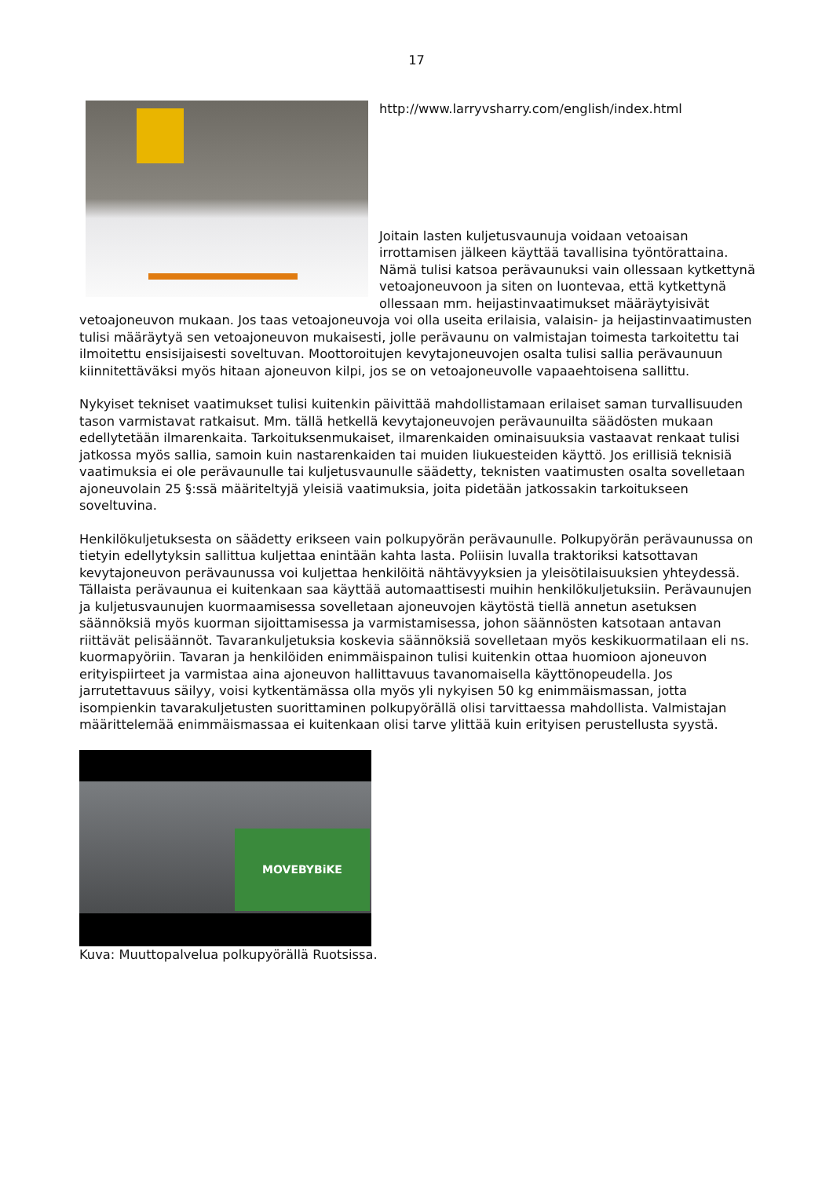17
http://www.larryvsharry.com/english/index.html
Joitain lasten kuljetusvaunuja voidaan vetoaisan irrottamisen jälkeen käyttää tavallisina työntörattaina. Nämä tulisi katsoa perävaunuksi vain ollessaan kytkettynä vetoajoneuvoon ja siten on luontevaa, että kytkettynä ollessaan mm. heijastinvaatimukset määräytyisivät vetoajoneuvon mukaan. Jos taas vetoajoneuvoja voi olla useita erilaisia, valaisin- ja heijastinvaatimusten tulisi määräytyä sen vetoajoneuvon mukaisesti, jolle perävaunu on valmistajan toimesta tarkoitettu tai ilmoitettu ensisijaisesti soveltuvan. Moottoroitujen kevytajoneuvojen osalta tulisi sallia perävaunuun kiinnitettäväksi myös hitaan ajoneuvon kilpi, jos se on vetoajoneuvolle vapaaehtoisena sallittu.
Nykyiset tekniset vaatimukset tulisi kuitenkin päivittää mahdollistamaan erilaiset saman turvallisuuden tason varmistavat ratkaisut. Mm. tällä hetkellä kevytajoneuvojen perävaunuilta säädösten mukaan edellytetään ilmarenkaita. Tarkoituksenmukaiset, ilmarenkaiden ominaisuuksia vastaavat renkaat tulisi jatkossa myös sallia, samoin kuin nastarenkaiden tai muiden liukuesteiden käyttö. Jos erillisiä teknisiä vaatimuksia ei ole perävaunulle tai kuljetusvaunulle säädetty, teknisten vaatimusten osalta sovelletaan ajoneuvolain 25 §:ssä määriteltyjä yleisiä vaatimuksia, joita pidetään jatkossakin tarkoitukseen soveltuvina.
Henkilökuljetuksesta on säädetty erikseen vain polkupyörän perävaunulle. Polkupyörän perävaunussa on tietyin edellytyksin sallittua kuljettaa enintään kahta lasta. Poliisin luvalla traktoriksi katsottavan kevytajoneuvon perävaunussa voi kuljettaa henkilöitä nähtävyyksien ja yleisötilaisuuksien yhteydessä. Tällaista perävaunua ei kuitenkaan saa käyttää automaattisesti muihin henkilökuljetuksiin. Perävaunujen ja kuljetusvaunujen kuormaamisessa sovelletaan ajoneuvojen käytöstä tiellä annetun asetuksen säännöksiä myös kuorman sijoittamisessa ja varmistamisessa, johon säännösten katsotaan antavan riittävät pelisäännöt. Tavarankuljetuksia koskevia säännöksiä sovelletaan myös keskikuormatilaan eli ns. kuormapyöriin. Tavaran ja henkilöiden enimmäispainon tulisi kuitenkin ottaa huomioon ajoneuvon erityispiirteet ja varmistaa aina ajoneuvon hallittavuus tavanomaisella käyttönopeudella. Jos jarrutettavuus säilyy, voisi kytkentämässa olla myös yli nykyisen 50 kg enimmäismassan, jotta isompienkin tavarakuljetusten suorittaminen polkupyörällä olisi tarvittaessa mahdollista. Valmistajan määrittelemää enimmäismassaa ei kuitenkaan olisi tarve ylittää kuin erityisen perustellusta syystä.
MOVEBYBiKE
Kuva: Muuttopalvelua polkupyörällä Ruotsissa.